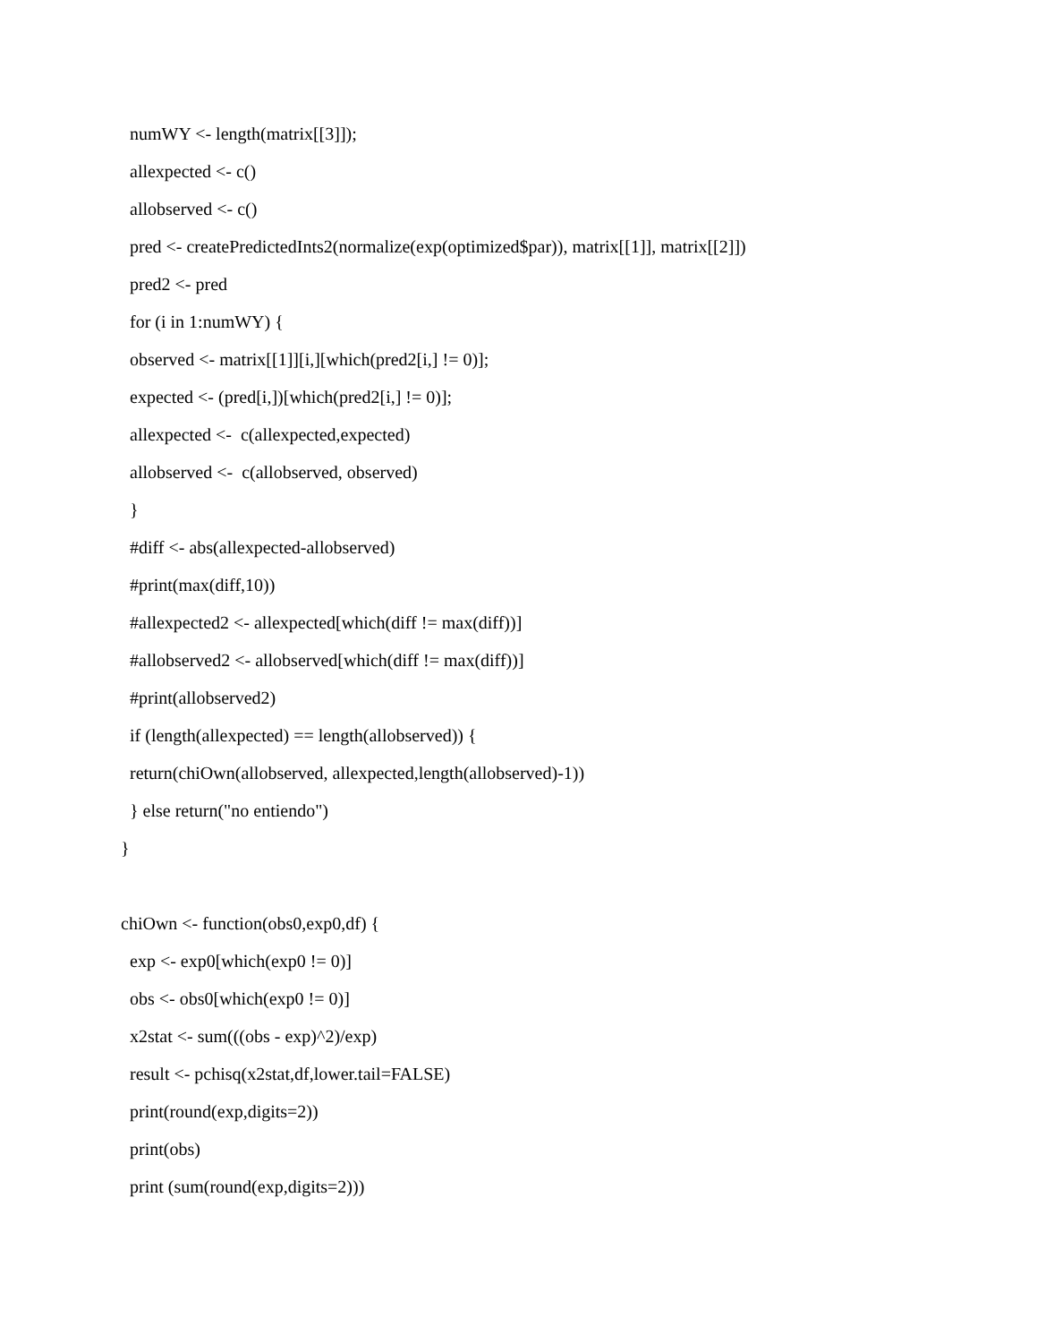numWY <- length(matrix[[3]]);
allexpected <- c()
allobserved <- c()
pred <- createPredictedInts2(normalize(exp(optimized$par)), matrix[[1]], matrix[[2]])
pred2 <- pred
for (i in 1:numWY) {
observed <- matrix[[1]][i,][which(pred2[i,] != 0)];
expected <- (pred[i,])[which(pred2[i,] != 0)];
allexpected <- c(allexpected,expected)
allobserved <- c(allobserved, observed)
}
#diff <- abs(allexpected-allobserved)
#print(max(diff,10))
#allexpected2 <- allexpected[which(diff != max(diff))]
#allobserved2 <- allobserved[which(diff != max(diff))]
#print(allobserved2)
if (length(allexpected) == length(allobserved)) {
return(chiOwn(allobserved, allexpected,length(allobserved)-1))
} else return("no entiendo")
}
chiOwn <- function(obs0,exp0,df) {
exp <- exp0[which(exp0 != 0)]
obs <- obs0[which(exp0 != 0)]
x2stat <- sum(((obs - exp)^2)/exp)
result <- pchisq(x2stat,df,lower.tail=FALSE)
print(round(exp,digits=2))
print(obs)
print (sum(round(exp,digits=2)))